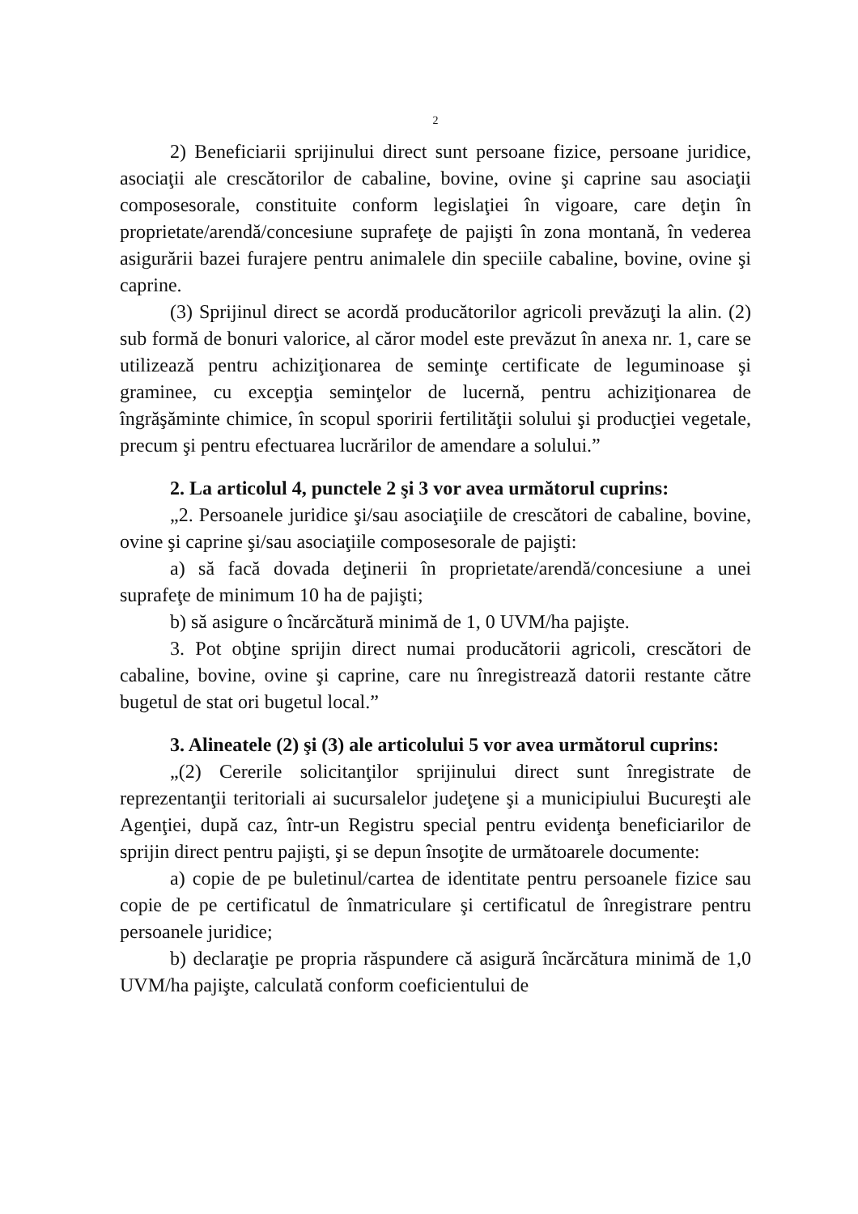2
2) Beneficiarii sprijinului direct sunt persoane fizice, persoane juridice, asociaţii ale crescătorilor de cabaline, bovine, ovine şi caprine sau asociaţii composesorale, constituite conform legislaţiei în vigoare, care deţin în proprietate/arendă/concesiune suprafeţe de pajişti în zona montană, în vederea asigurării bazei furajere pentru animalele din speciile cabaline, bovine, ovine şi caprine.
(3) Sprijinul direct se acordă producătorilor agricoli prevăzuţi la alin. (2) sub formă de bonuri valorice, al căror model este prevăzut în anexa nr. 1, care se utilizează pentru achiziţionarea de seminţe certificate de leguminoase şi graminee, cu excepţia seminţelor de lucernă, pentru achiziţionarea de îngrăşăminte chimice, în scopul sporirii fertilităţii solului şi producţiei vegetale, precum şi pentru efectuarea lucrărilor de amendare a solului.”
2. La articolul 4, punctele 2 şi 3 vor avea următorul cuprins:
„2. Persoanele juridice şi/sau asociaţiile de crescători de cabaline, bovine, ovine şi caprine şi/sau asociaţiile composesorale de pajişti:
a) să facă dovada deţinerii în proprietate/arendă/concesiune a unei suprafeţe de minimum 10 ha de pajişti;
b) să asigure o încărcătură minimă de 1, 0 UVM/ha pajişte.
3. Pot obţine sprijin direct numai producătorii agricoli, crescători de cabaline, bovine, ovine şi caprine, care nu înregistrează datorii restante către bugetul de stat ori bugetul local.”
3. Alineatele (2) şi (3) ale articolului 5 vor avea următorul cuprins:
„(2) Cererile solicitanţilor sprijinului direct sunt înregistrate de reprezentanţii teritoriali ai sucursalelor judeţene şi a municipiului Bucureşti ale Agenţiei, după caz, într-un Registru special pentru evidenţa beneficiarilor de sprijin direct pentru pajişti, şi se depun însoţite de următoarele documente:
a) copie de pe buletinul/cartea de identitate pentru persoanele fizice sau copie de pe certificatul de înmatriculare şi certificatul de înregistrare pentru persoanele juridice;
b) declaraţie pe propria răspundere că asigură încărcătura minimă de 1,0 UVM/ha pajişte, calculată conform coeficientului de